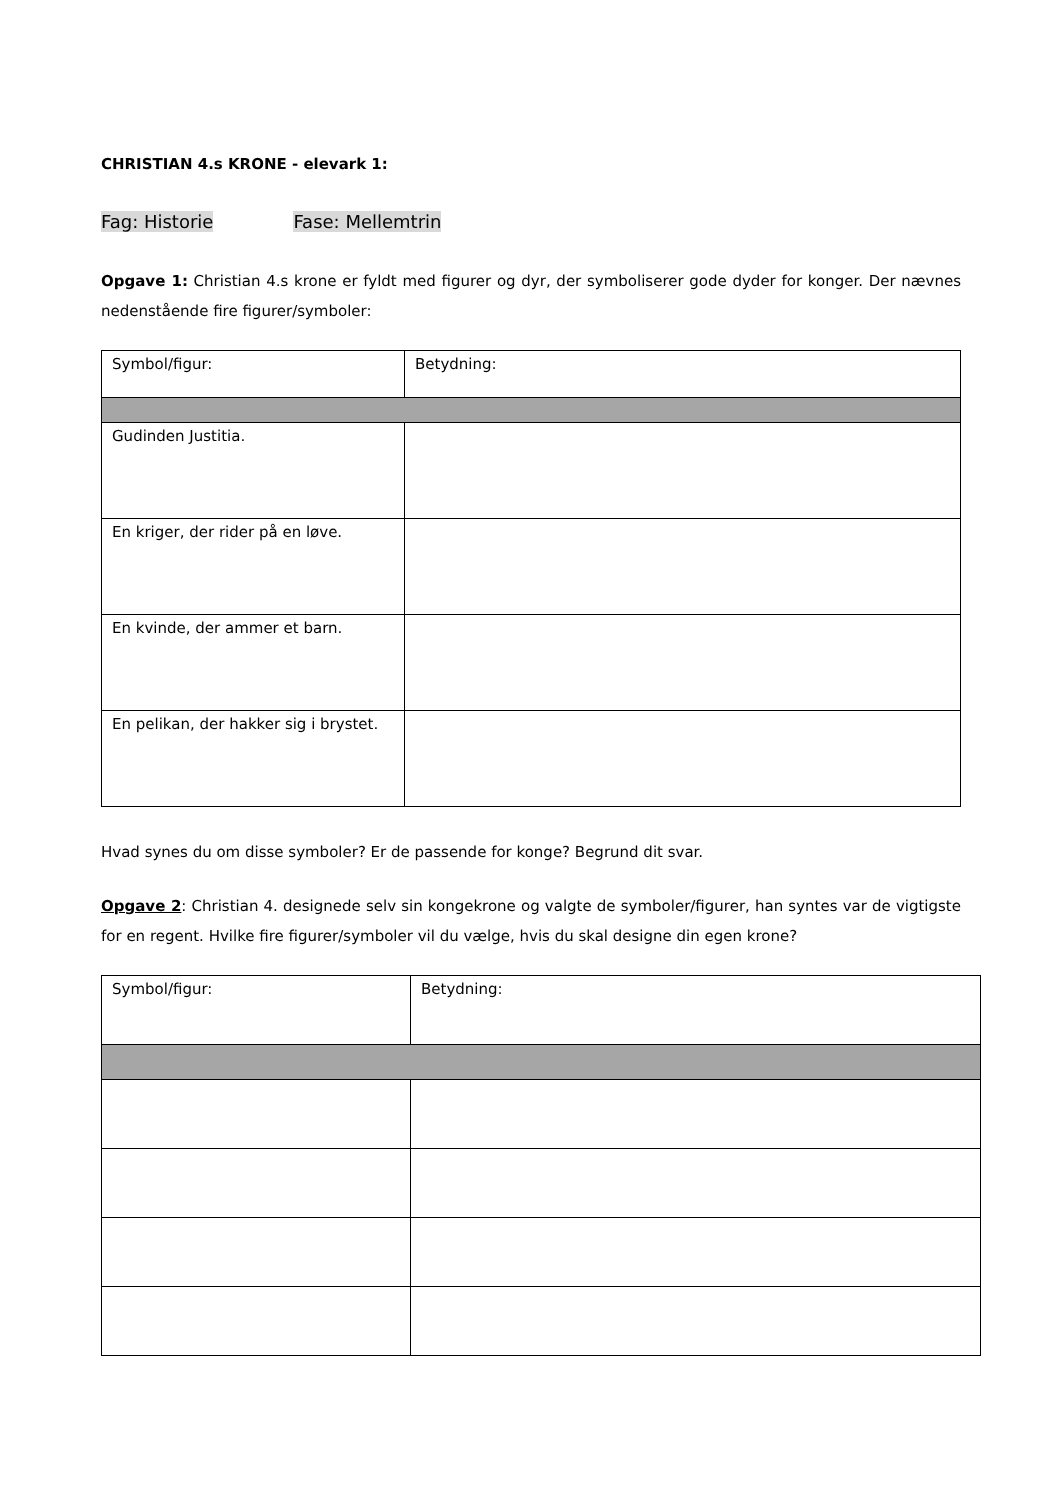CHRISTIAN 4.s KRONE - elevark 1:
Fag: Historie Fase: Mellemtrin
Opgave 1: Christian 4.s krone er fyldt med figurer og dyr, der symboliserer gode dyder for konger. Der nævnes nedenstående fire figurer/symboler:
| Symbol/figur: | Betydning: |
| Gudinden Justitia. | |
| En kriger, der rider på en løve. | |
| En kvinde, der ammer et barn. | |
| En pelikan, der hakker sig i brystet. | |
Hvad synes du om disse symboler? Er de passende for konge? Begrund dit svar.
Opgave 2: Christian 4. designede selv sin kongekrone og valgte de symboler/figurer, han syntes var de vigtigste for en regent. Hvilke fire figurer/symboler vil du vælge, hvis du skal designe din egen krone?
| Symbol/figur: | Betydning: |